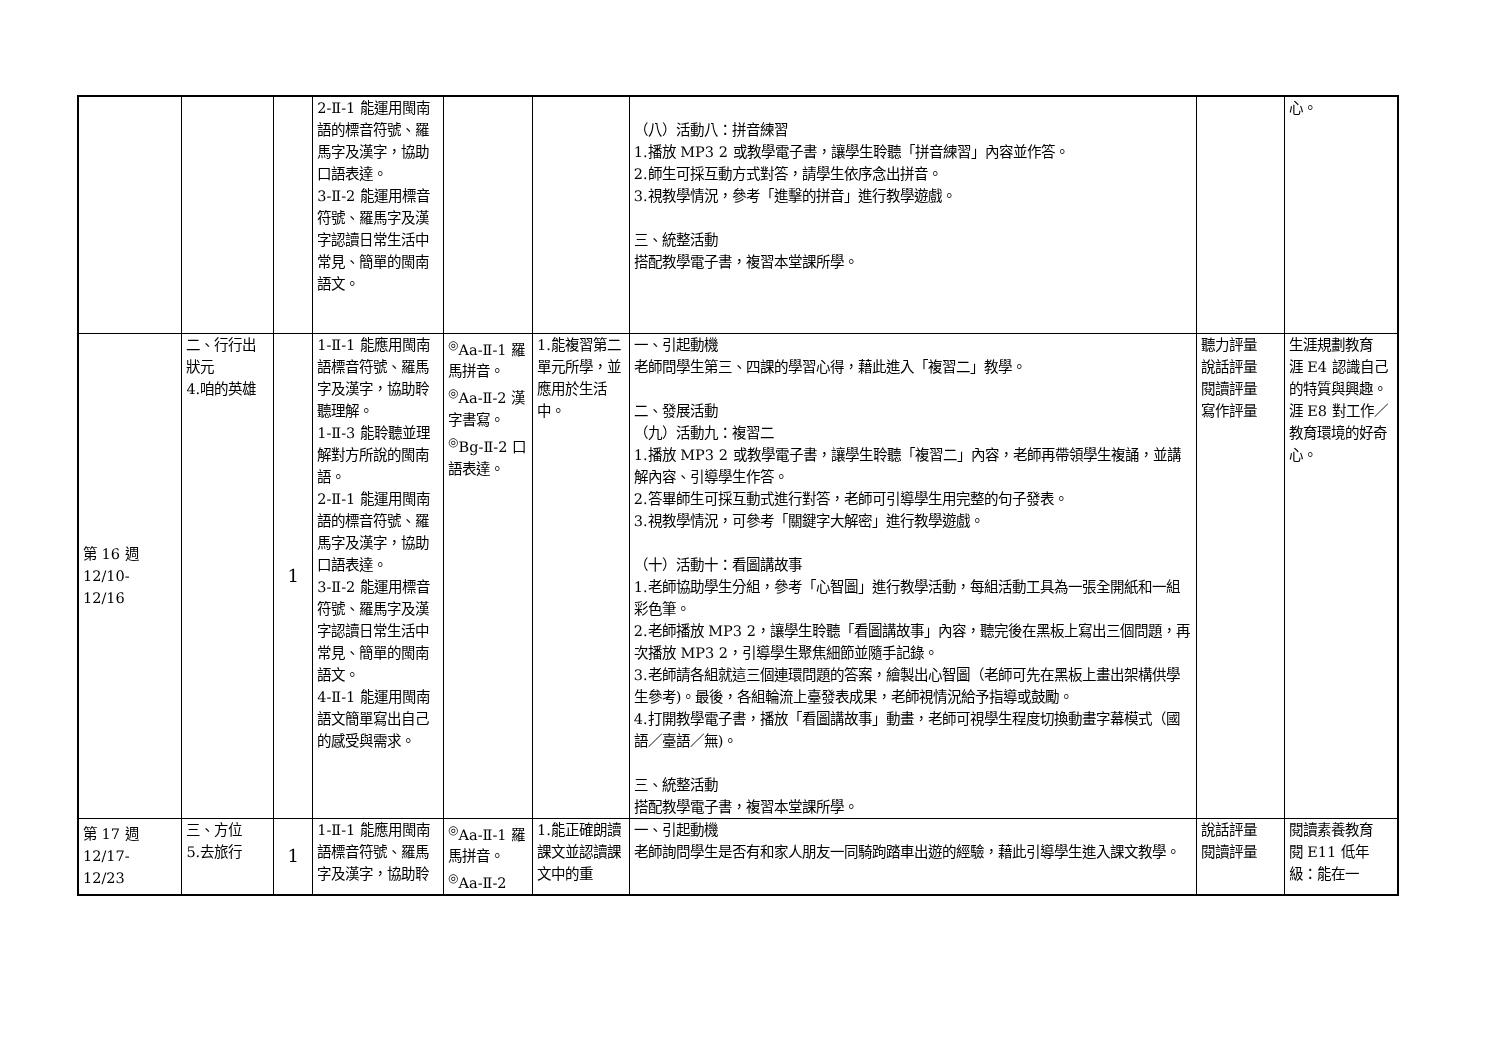| | | | 2-Ⅱ-1 能運用閩南語的標音符號、羅馬字及漢字，協助口語表達。 3-Ⅱ-2 能運用標音符號、羅馬字及漢字認讀日常生活中常見、簡單的閩南語文。 | | | （八）活動八：拼音練習 1.播放 MP3 2 或教學電子書，讓學生聆聽「拼音練習」內容並作答。 2.師生可採互動方式對答，請學生依序念出拼音。 3.視教學情況，參考「進擊的拼音」進行教學遊戲。 三、統整活動 搭配教學電子書，複習本堂課所學。 | | 心。 |
| 第 16 週 12/10- 12/16 | 二、行行出狀元 4.咱的英雄 | 1 | 1-Ⅱ-1 能應用閩南語標音符號、羅馬字及漢字，協助聆聽理解。 1-Ⅱ-3 能聆聽並理解對方所說的閩南語。 2-Ⅱ-1 能運用閩南語的標音符號、羅馬字及漢字，協助口語表達。 3-Ⅱ-2 能運用標音符號、羅馬字及漢字認讀日常生活中常見、簡單的閩南語文。 4-Ⅱ-1 能運用閩南語文簡單寫出自己的感受與需求。 | <sup>◎</sup>Aa-Ⅱ-1 羅馬拼音。 <sup>◎</sup>Aa-Ⅱ-2 漢字書寫。 <sup>◎</sup>Bg-Ⅱ-2 口語表達。 | 1.能複習第二單元所學，並應用於生活中。 | 一、引起動機 老師問學生第三、四課的學習心得，藉此進入「複習二」教學。 二、發展活動 （九）活動九：複習二 1.播放 MP3 2 或教學電子書，讓學生聆聽「複習二」內容，老師再帶領學生複誦，並講解內容、引導學生作答。 2.答畢師生可採互動式進行對答，老師可引導學生用完整的句子發表。 3.視教學情況，可參考「關鍵字大解密」進行教學遊戲。 （十）活動十：看圖講故事 1.老師協助學生分組，參考「心智圖」進行教學活動，每組活動工具為一張全開紙和一組彩色筆。 2.老師播放 MP3 2，讓學生聆聽「看圖講故事」內容，聽完後在黑板上寫出三個問題，再次播放 MP3 2，引導學生聚焦細節並隨手記錄。 3.老師請各組就這三個連環問題的答案，繪製出心智圖（老師可先在黑板上畫出架構供學生參考)。最後，各組輪流上臺發表成果，老師視情況給予指導或鼓勵。 4.打開教學電子書，播放「看圖講故事」動畫，老師可視學生程度切換動畫字幕模式（國語／臺語／無)。 三、統整活動 搭配教學電子書，複習本堂課所學。 | 聽力評量 說話評量 閱讀評量 寫作評量 | 生涯規劃教育 涯 E4 認識自己的特質與興趣。 涯 E8 對工作／教育環境的好奇心。 |
| 第 17 週 12/17- 12/23 | 三、方位 5.去旅行 | 1 | 1-Ⅱ-1 能應用閩南語標音符號、羅馬字及漢字，協助聆 | <sup>◎</sup>Aa-Ⅱ-1 羅馬拼音。 <sup>◎</sup>Aa-Ⅱ-2 | 1.能正確朗讀課文並認讀課文中的重 | 一、引起動機 老師詢問學生是否有和家人朋友一同騎跔踏車出遊的經驗，藉此引導學生進入課文教學。 | 說話評量 閱讀評量 | 閱讀素養教育 閱 E11 低年級：能在一 |